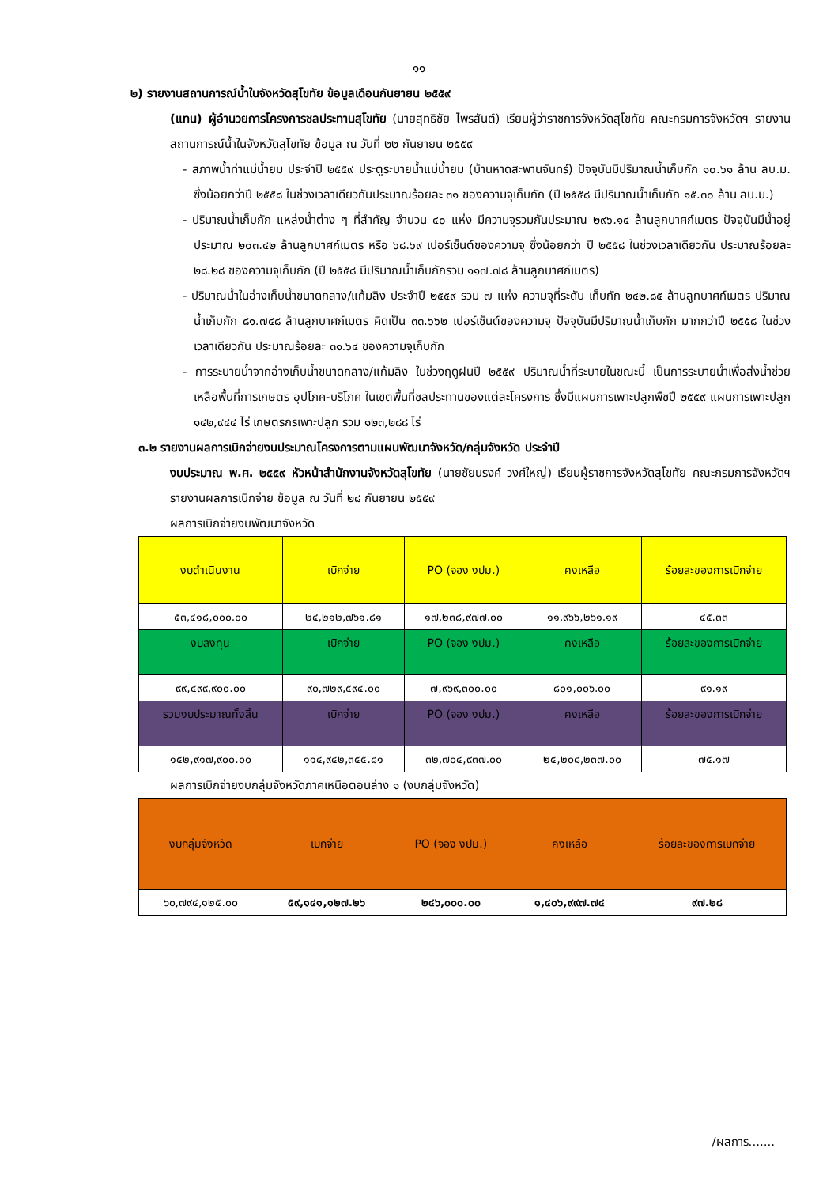๑๑
๒) รายงานสถานการณ์น้ำในจังหวัดสุโขทัย ข้อมูลเดือนกันยายน ๒๕๕๙
(แทน) ผู้อำนวยการโครงการชลประทานสุโขทัย (นายสุทธิชัย ไพรสันต์) เรียนผู้ว่าราชการจังหวัดสุโขทัย คณะกรมการจังหวัดฯ รายงานสถานการณ์น้ำในจังหวัดสุโขทัย ข้อมูล ณ วันที่ ๒๒ กันยายน ๒๕๕๙
- สภาพน้ำท่าแม่น้ำยม ประจำปี ๒๕๕๙ ประตูระบายน้ำแม่น้ำยม (บ้านหาดสะพานจันทร์) ปัจจุบันมีปริมาณน้ำเก็บกัก ๑๐.๖๑ ล้าน ลบ.ม. ซึ่งน้อยกว่าปี ๒๕๕๘ ในช่วงเวลาเดียวกันประมาณร้อยละ ๓๑ ของความจุเก็บกัก (ปี ๒๕๕๘ มีปริมาณน้ำเก็บกัก ๑๕.๓๐ ล้าน ลบ.ม.)
- ปริมาณน้ำเก็บกัก แหล่งน้ำต่าง ๆ ที่สำคัญ จำนวน ๔๐ แห่ง มีความจุรวมกันประมาณ ๒๙๖.๑๔ ล้านลูกบาศก์เมตร ปัจจุบันมีน้ำอยู่ประมาณ ๒๐๓.๔๒ ล้านลูกบาศก์เมตร หรือ ๖๘.๖๙ เปอร์เซ็นต์ของความจุ ซึ่งน้อยกว่า ปี ๒๕๕๘ ในช่วงเวลาเดียวกัน ประมาณร้อยละ ๒๘.๒๘ ของความจุเก็บกัก (ปี ๒๕๕๘ มีปริมาณน้ำเก็บกักรวม ๑๑๗.๗๘ ล้านลูกบาศก์เมตร)
- ปริมาณน้ำในอ่างเก็บน้ำขนาดกลาง/แก้มลิง ประจำปี ๒๕๕๙ รวม ๗ แห่ง ความจุที่ระดับ เก็บกัก ๒๔๒.๘๕ ล้านลูกบาศก์เมตร ปริมาณน้ำเก็บกัก ๘๑.๗๔๘ ล้านลูกบาศก์เมตร คิดเป็น ๓๓.๖๖๒ เปอร์เซ็นต์ของความจุ ปัจจุบันมีปริมาณน้ำเก็บกัก มากกว่าปี ๒๕๕๘ ในช่วงเวลาเดียวกัน ประมาณร้อยละ ๓๑.๖๔ ของความจุเก็บกัก
- การระบายน้ำจากอ่างเก็บน้ำขนาดกลาง/แก้มลิง ในช่วงฤดูฝนปี ๒๕๕๙ ปริมาณน้ำที่ระบายในขณะนี้ เป็นการระบายน้ำเพื่อส่งน้ำช่วยเหลือพื้นที่การเกษตร อุปโภค-บริโภค ในเขตพื้นที่ชลประทานของแต่ละโครงการ ซึ่งมีแผนการเพาะปลูกพืชปี ๒๕๕๙ แผนการเพาะปลูก ๑๔๒,๙๔๔ ไร่ เกษตรกรเพาะปลูก รวม ๑๒๓,๒๘๘ ไร่
๓.๒ รายงานผลการเบิกจ่ายงบประมาณโครงการตามแผนพัฒนาจังหวัด/กลุ่มจังหวัด ประจำปี
งบประมาณ พ.ศ. ๒๕๕๙ หัวหน้าสำนักงานจังหวัดสุโขทัย (นายชัยนรงค์ วงศ์ใหญ่) เรียนผู้ราชการจังหวัดสุโขทัย คณะกรมการจังหวัดฯ รายงานผลการเบิกจ่าย ข้อมูล ณ วันที่ ๒๘ กันยายน ๒๕๕๙
ผลการเบิกจ่ายงบพัฒนาจังหวัด
| งบดำเนินงาน | เบิกจ่าย | PO (จอง งปม.) | คงเหลือ | ร้อยละของการเบิกจ่าย |
| ๕๓,๔๑๘,๐๐๐.๐๐ | ๒๔,๒๑๒,๗๖๑.๘๑ | ๑๗,๒๓๘,๙๗๗.๐๐ | ๑๑,๙๖๖,๒๖๑.๑๙ | ๔๕.๓๓ |
| งบลงทุน | เบิกจ่าย | PO (จอง งปม.) | คงเหลือ | ร้อยละของการเบิกจ่าย |
| ๙๙,๔๙๙,๙๐๐.๐๐ | ๙๐,๗๒๙,๕๙๔.๐๐ | ๗,๙๖๙,๓๐๐.๐๐ | ๘๐๑,๐๐๖.๐๐ | ๙๑.๑๙ |
| รวมงบประมาณทั้งสิ้น | เบิกจ่าย | PO (จอง งปม.) | คงเหลือ | ร้อยละของการเบิกจ่าย |
| ๑๕๒,๙๑๗,๙๐๐.๐๐ | ๑๑๔,๙๔๒,๓๕๕.๘๑ | ๓๒,๗๐๔,๙๓๗.๐๐ | ๒๕,๒๐๘,๒๓๗.๐๐ | ๗๕.๑๗ |
ผลการเบิกจ่ายงบกลุ่มจังหวัดภาคเหนือตอนล่าง ๑ (งบกลุ่มจังหวัด)
| งบกลุ่มจังหวัด | เบิกจ่าย | PO (จอง งปม.) | คงเหลือ | ร้อยละของการเบิกจ่าย |
| ๖๐,๗๙๔,๑๒๕.๐๐ | ๕๙,๑๔๑,๑๒๗.๒๖ | ๒๔๖,๐๐๐.๐๐ | ๑,๔๐๖,๙๙๗.๗๔ | ๙๗.๒๘ |
/ผลการ.......